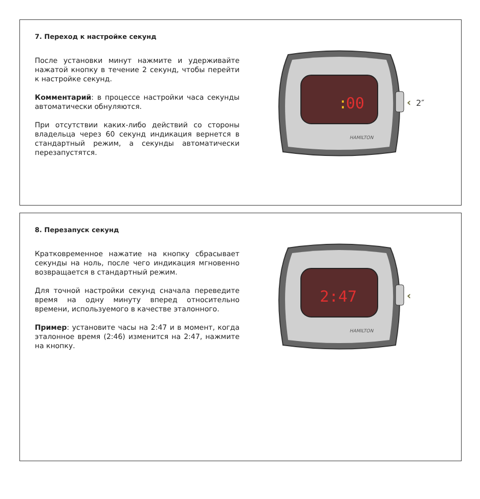7. Переход к настройке секунд
После установки минут нажмите и удерживайте нажатой кнопку в течение 2 секунд, чтобы перейти к настройке секунд.
Комментарий: в процессе настройки часа секунды автоматически обнуляются.
При отсутствии каких-либо действий со стороны владельца через 60 секунд индикация вернется в стандартный режим, а секунды автоматически перезапустятся.
:
00
HAMILTON
‹
2″
8. Перезапуск секунд
Кратковременное нажатие на кнопку сбрасывает секунды на ноль, после чего индикация мгновенно возвращается в стандартный режим.
Для точной настройки секунд сначала переведите время на одну минуту вперед относительно времени, используемого в качестве эталонного.
Пример: установите часы на 2:47 и в момент, когда эталонное время (2:46) изменится на 2:47, нажмите на кнопку.
2:47
HAMILTON
‹